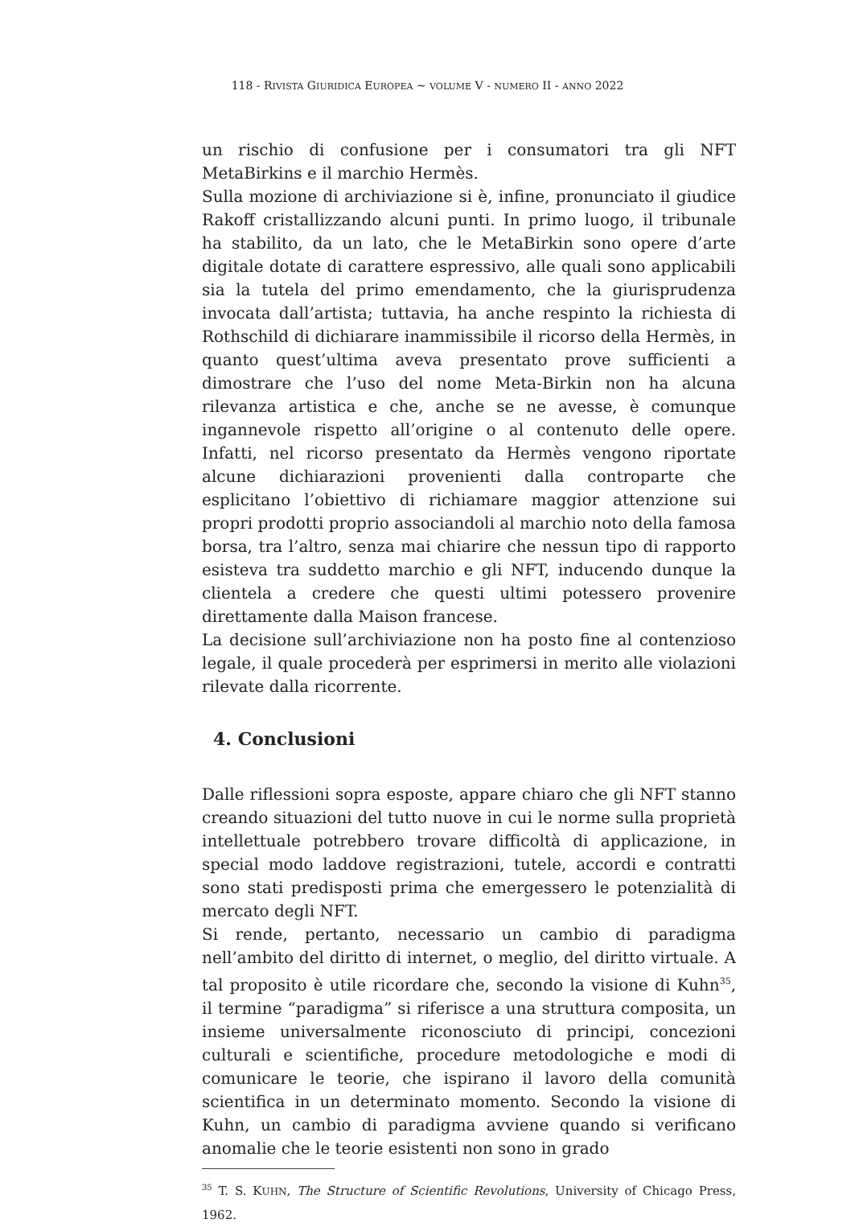118 - RIVISTA GIURIDICA EUROPEA ~ VOLUME V - NUMERO II - ANNO 2022
un rischio di confusione per i consumatori tra gli NFT MetaBirkins e il marchio Hermès.
Sulla mozione di archiviazione si è, infine, pronunciato il giudice Rakoff cristallizzando alcuni punti. In primo luogo, il tribunale ha stabilito, da un lato, che le MetaBirkin sono opere d’arte digitale dotate di carattere espressivo, alle quali sono applicabili sia la tutela del primo emendamento, che la giurisprudenza invocata dall’artista; tuttavia, ha anche respinto la richiesta di Rothschild di dichiarare inammissibile il ricorso della Hermès, in quanto quest’ultima aveva presentato prove sufficienti a dimostrare che l’uso del nome Meta-Birkin non ha alcuna rilevanza artistica e che, anche se ne avesse, è comunque ingannevole rispetto all’origine o al contenuto delle opere. Infatti, nel ricorso presentato da Hermès vengono riportate alcune dichiarazioni provenienti dalla controparte che esplicitano l’obiettivo di richiamare maggior attenzione sui propri prodotti proprio associandoli al marchio noto della famosa borsa, tra l’altro, senza mai chiarire che nessun tipo di rapporto esisteva tra suddetto marchio e gli NFT, inducendo dunque la clientela a credere che questi ultimi potessero provenire direttamente dalla Maison francese.
La decisione sull’archiviazione non ha posto fine al contenzioso legale, il quale procederà per esprimersi in merito alle violazioni rilevate dalla ricorrente.
4. Conclusioni
Dalle riflessioni sopra esposte, appare chiaro che gli NFT stanno creando situazioni del tutto nuove in cui le norme sulla proprietà intellettuale potrebbero trovare difficoltà di applicazione, in special modo laddove registrazioni, tutele, accordi e contratti sono stati predisposti prima che emergessero le potenzialità di mercato degli NFT.
Si rende, pertanto, necessario un cambio di paradigma nell’ambito del diritto di internet, o meglio, del diritto virtuale. A tal proposito è utile ricordare che, secondo la visione di Kuhn<sup>35</sup>, il termine “paradigma” si riferisce a una struttura composita, un insieme universalmente riconosciuto di principi, concezioni culturali e scientifiche, procedure metodologiche e modi di comunicare le teorie, che ispirano il lavoro della comunità scientifica in un determinato momento. Secondo la visione di Kuhn, un cambio di paradigma avviene quando si verificano anomalie che le teorie esistenti non sono in grado
<sup>35</sup> T. S. KUHN, The Structure of Scientific Revolutions, University of Chicago Press, 1962.